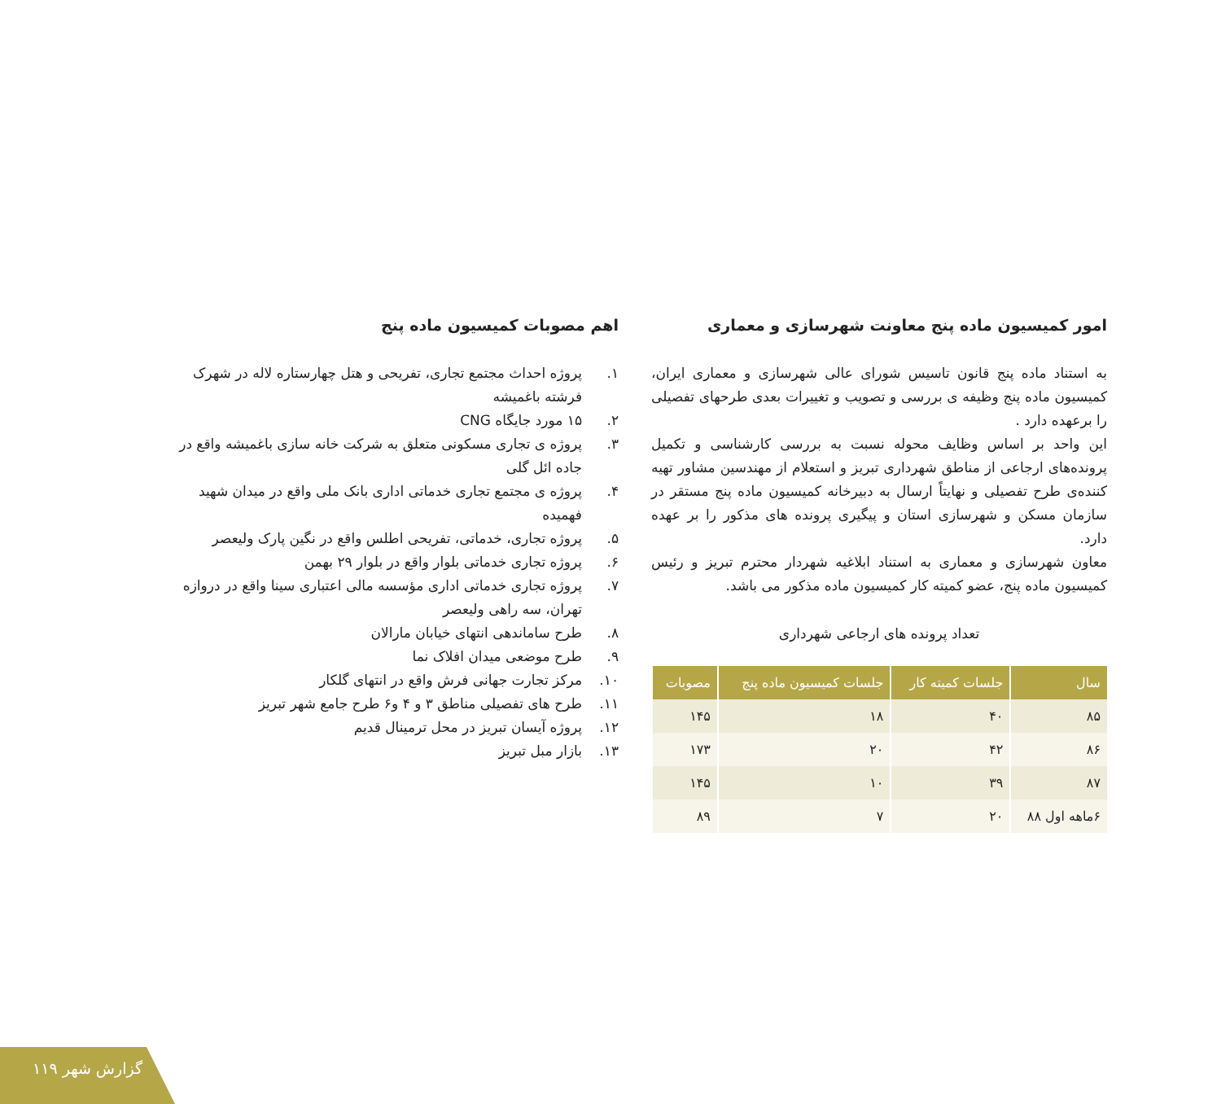امور کمیسیون ماده پنج معاونت شهرسازی و معماری
به استناد ماده پنج قانون تاسیس شورای عالی شهرسازی و معماری ایران، کمیسیون ماده پنج وظیفه ی بررسی و تصویب و تغییرات بعدی طرحهای تفصیلی را برعهده دارد .
این واحد بر اساس وظایف محوله نسبت به بررسی کارشناسی و تکمیل پرونده‌های ارجاعی از مناطق شهرداری تبریز و استعلام از مهندسین مشاور تهیه کننده‌ی طرح تفصیلی و نهایتاً ارسال به دبیرخانه کمیسیون ماده پنج مستقر در سازمان مسکن و شهرسازی استان و پیگیری پرونده های مذکور را بر عهده دارد.
معاون شهرسازی و معماری به استناد ابلاغیه شهردار محترم تبریز و رئیس کمیسیون ماده پنج، عضو کمیته کار کمیسیون ماده مذکور می باشد.
تعداد پرونده های ارجاعی شهرداری
| سال | جلسات کمیته کار | جلسات کمیسیون ماده پنج | مصوبات |
| --- | --- | --- | --- |
| ۸۵ | ۴۰ | ۱۸ | ۱۴۵ |
| ۸۶ | ۴۲ | ۲۰ | ۱۷۳ |
| ۸۷ | ۳۹ | ۱۰ | ۱۴۵ |
| ۶ماهه اول ۸۸ | ۲۰ | ۷ | ۸۹ |
اهم مصوبات کمیسیون ماده پنج
۱. پروژه احداث مجتمع تجاری، تفریحی و هتل چهارستاره لاله در شهرک فرشته باغمیشه
۲. ۱۵ مورد جایگاه CNG
۳. پروژه ی تجاری مسکونی متعلق به شرکت خانه سازی باغمیشه واقع در جاده ائل گلی
۴. پروژه ی مجتمع تجاری خدماتی اداری بانک ملی واقع در میدان شهید فهمیده
۵. پروژه تجاری، خدماتی، تفریحی اطلس واقع در نگین پارک ولیعصر
۶. پروژه تجاری خدماتی بلوار واقع در بلوار ۲۹ بهمن
۷. پروژه تجاری خدماتی اداری مؤسسه مالی اعتباری سینا واقع در دروازه تهران، سه راهی ولیعصر
۸. طرح ساماندهی انتهای خیابان مارالان
۹. طرح موضعی میدان افلاک نما
۱۰. مرکز تجارت جهانی فرش واقع در انتهای گلکار
۱۱. طرح های تفصیلی مناطق ۳ و ۴ و۶ طرح جامع شهر تبریز
۱۲. پروژه آیسان تبریز در محل ترمینال قدیم
۱۳. بازار مبل تبریز
۱۱۹ گزارش شهر